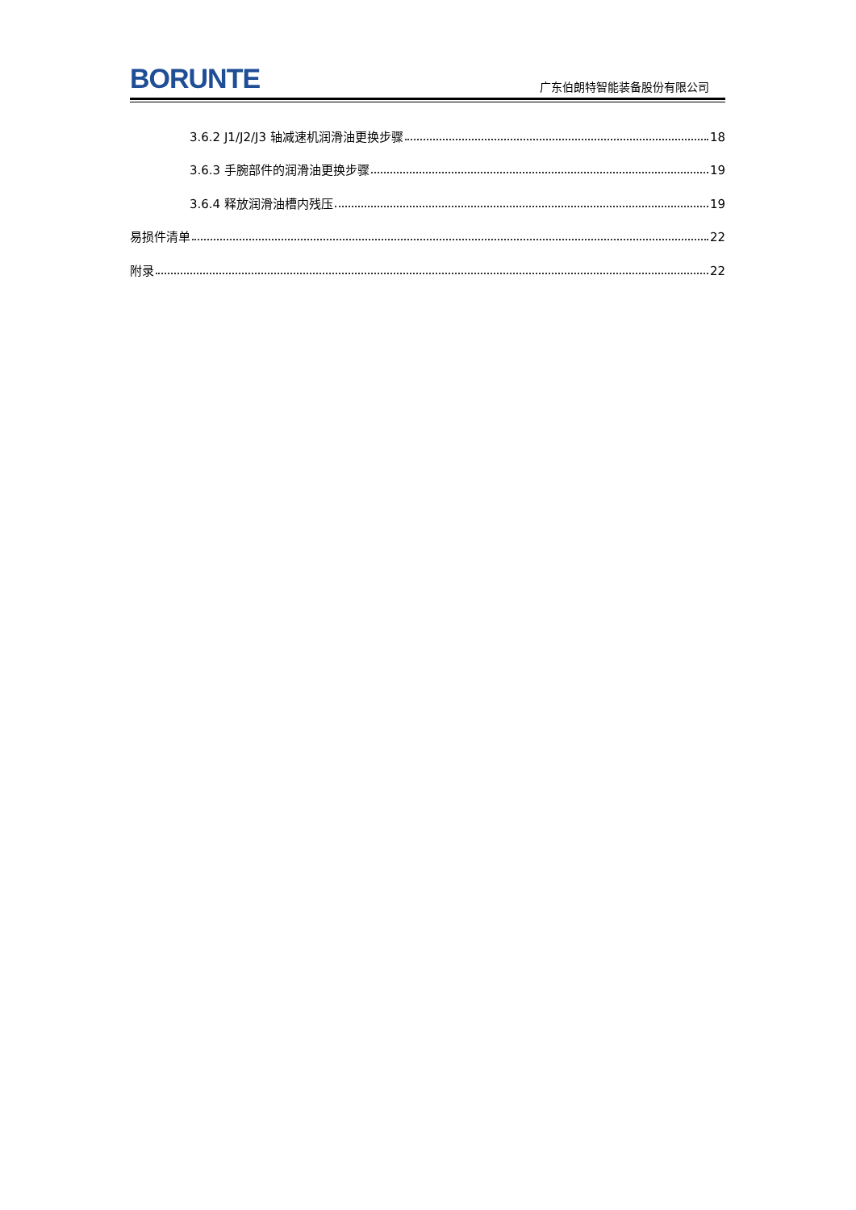BORUNTE 广东伯朗特智能装备股份有限公司
3.6.2 J1/J2/J3 轴减速机润滑油更换步骤 18
3.6.3 手腕部件的润滑油更换步骤 19
3.6.4 释放润滑油槽内残压 19
易损件清单 22
附录 22